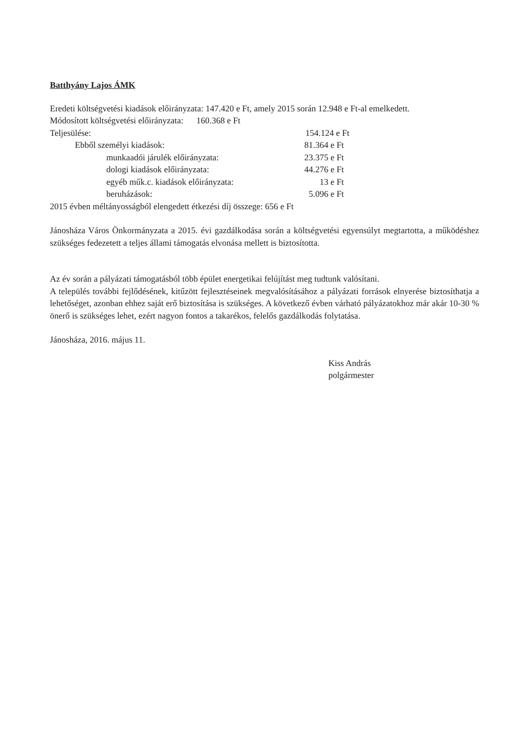Batthyány Lajos ÁMK
Eredeti költségvetési kiadások előirányzata: 147.420 e Ft, amely 2015 során 12.948 e Ft-al emelkedett.
Módosított költségvetési előirányzata: 160.368 e Ft
Teljesülése: 154.124 e Ft
Ebből személyi kiadások: 81.364 e Ft
munkaadói járulék előirányzata: 23.375 e Ft
dologi kiadások előirányzata: 44.276 e Ft
egyéb műk.c. kiadások előirányzata: 13 e Ft
beruházások: 5.096 e Ft
2015 évben méltányosságból elengedett étkezési díj összege: 656 e Ft
Jánosháza Város Önkormányzata a 2015. évi gazdálkodása során a költségvetési egyensúlyt megtartotta, a működéshez szükséges fedezetett a teljes állami támogatás elvonása mellett is biztosította.
Az év során a pályázati támogatásból több épület energetikai felújítást meg tudtunk valósítani.
A település további fejlődésének, kitűzött fejlesztéseinek megvalósításához a pályázati források elnyerése biztosíthatja a lehetőséget, azonban ehhez saját erő biztosítása is szükséges. A következő évben várható pályázatokhoz már akár 10-30 % önerő is szükséges lehet, ezért nagyon fontos a takarékos, felelős gazdálkodás folytatása.
Jánosháza, 2016. május 11.
Kiss András
polgármester